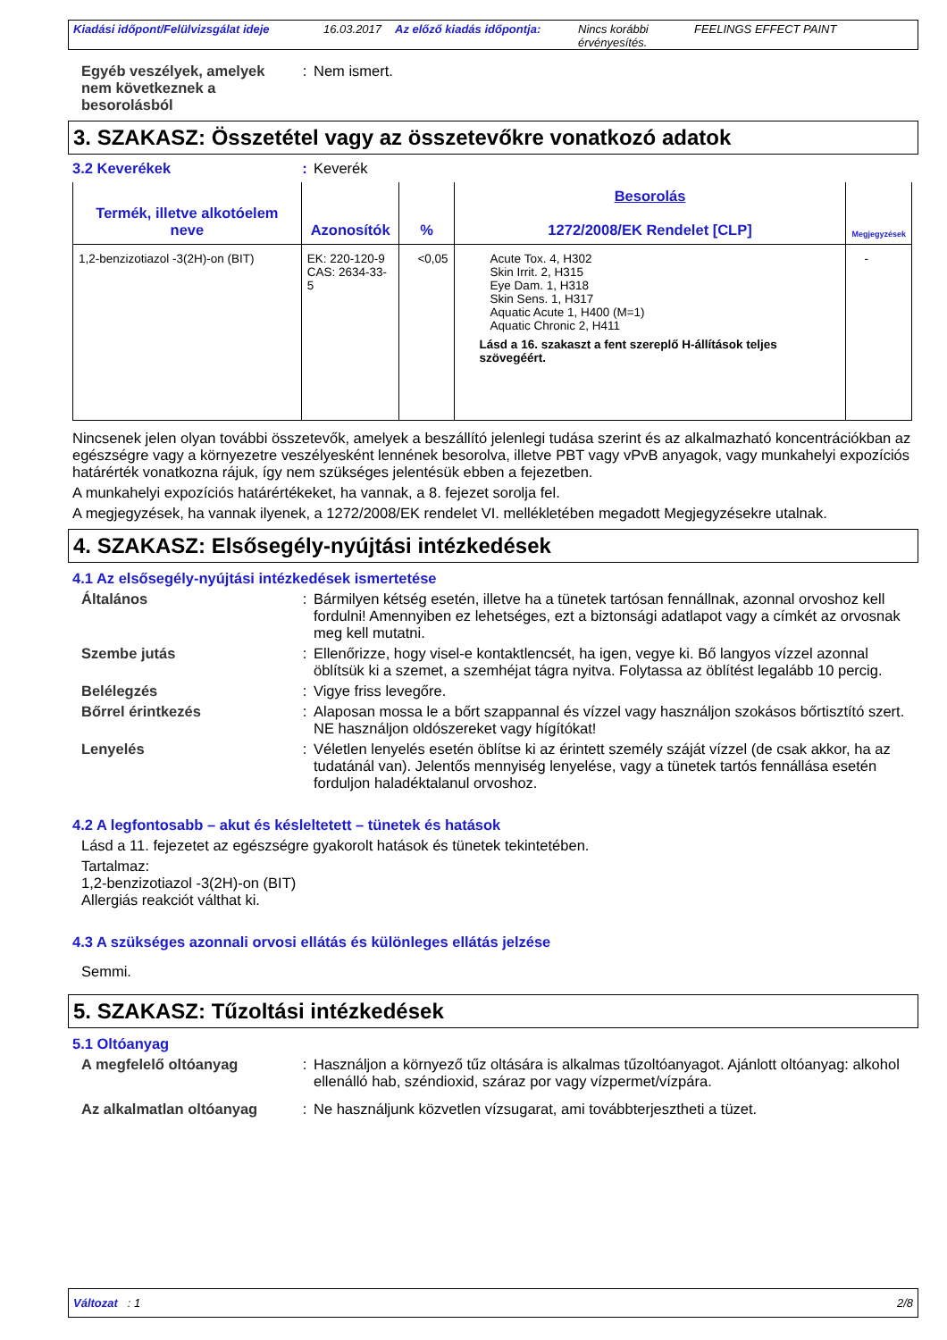Kiadási időpont/Felülvizsgálat ideje 16.03.2017 Az előző kiadás időpontja: Nincs korábbi érvényesítés. FEELINGS EFFECT PAINT
Egyéb veszélyek, amelyek nem következnek a besorolásból
: Nem ismert.
3. SZAKASZ: Összetétel vagy az összetevőkre vonatkozó adatok
3.2 Keverékek : Keverék
| Termék, illetve alkotóelem neve | Azonosítók | % | Besorolás 1272/2008/EK Rendelet [CLP] | Megjegyzések |
| --- | --- | --- | --- | --- |
| 1,2-benzizotiazol -3(2H)-on (BIT) | EK: 220-120-9 CAS: 2634-33-5 | <0,05 | Acute Tox. 4, H302 Skin Irrit. 2, H315 Eye Dam. 1, H318 Skin Sens. 1, H317 Aquatic Acute 1, H400 (M=1) Aquatic Chronic 2, H411 Lásd a 16. szakaszt a fent szereplő H-állítások teljes szövegéért. | - |
Nincsenek jelen olyan további összetevők, amelyek a beszállító jelenlegi tudása szerint és az alkalmazható koncentrációkban az egészségre vagy a környezetre veszélyesként lennének besorolva, illetve PBT vagy vPvB anyagok, vagy munkahelyi expozíciós határérték vonatkozna rájuk, így nem szükséges jelentésük ebben a fejezetben.
A munkahelyi expozíciós határértékeket, ha vannak, a 8. fejezet sorolja fel.
A megjegyzések, ha vannak ilyenek, a 1272/2008/EK rendelet VI. mellékletében megadott Megjegyzésekre utalnak.
4. SZAKASZ: Elsősegély-nyújtási intézkedések
4.1 Az elsősegély-nyújtási intézkedések ismertetése
Általános : Bármilyen kétség esetén, illetve ha a tünetek tartósan fennállnak, azonnal orvoshoz kell fordulni! Amennyiben ez lehetséges, ezt a biztonsági adatlapot vagy a címkét az orvosnak meg kell mutatni.
Szembe jutás : Ellenőrizze, hogy visel-e kontaktlencsét, ha igen, vegye ki. Bő langyos vízzel azonnal öblítsük ki a szemet, a szemhéjat tágra nyitva. Folytassa az öblítést legalább 10 percig.
Belélegzés : Vigye friss levegőre.
Bőrrel érintkezés : Alaposan mossa le a bőrt szappannal és vízzel vagy használjon szokásos bőrtisztító szert. NE használjon oldószereket vagy hígítókat!
Lenyelés : Véletlen lenyelés esetén öblítse ki az érintett személy száját vízzel (de csak akkor, ha az tudatánál van). Jelentős mennyiség lenyelése, vagy a tünetek tartós fennállása esetén forduljon haladéktalanul orvoshoz.
4.2 A legfontosabb – akut és késleltetett – tünetek és hatások
Lásd a 11. fejezetet az egészségre gyakorolt hatások és tünetek tekintetében.
Tartalmaz:
1,2-benzizotiazol -3(2H)-on (BIT)
Allergiás reakciót válthat ki.
4.3 A szükséges azonnali orvosi ellátás és különleges ellátás jelzése
Semmi.
5. SZAKASZ: Tűzoltási intézkedések
5.1 Oltóanyag
A megfelelő oltóanyag : Használjon a környező tűz oltására is alkalmas tűzoltóanyagot. Ajánlott oltóanyag: alkohol ellenálló hab, széndioxid, száraz por vagy vízpermet/vízpára.
Az alkalmatlan oltóanyag : Ne használjunk közvetlen vízsugarat, ami továbbterjesztheti a tüzet.
Változat : 1 2/8